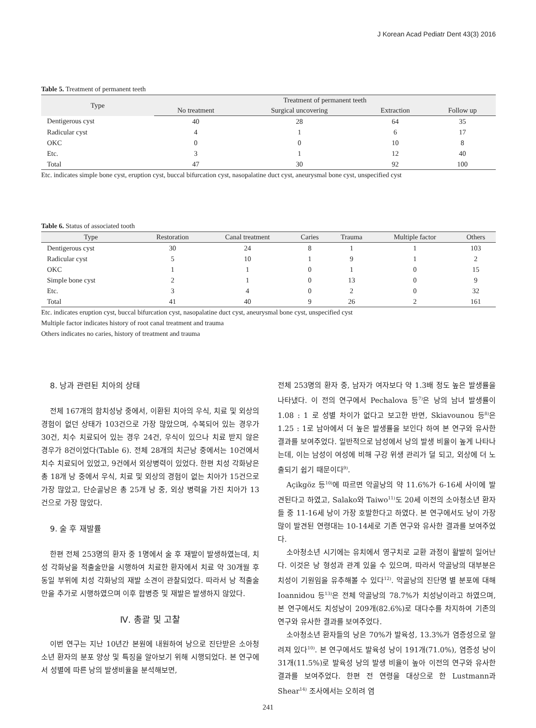J Korean Acad Pediatr Dent 43(3) 2016
Table 5. Treatment of permanent teeth
| Type | Treatment of permanent teeth | | | |
| --- | --- | --- | --- | --- |
| | No treatment | Surgical uncovering | Extraction | Follow up |
| Dentigerous cyst | 40 | 28 | 64 | 35 |
| Radicular cyst | 4 | 1 | 6 | 17 |
| OKC | 0 | 0 | 10 | 8 |
| Etc. | 3 | 1 | 12 | 40 |
| Total | 47 | 30 | 92 | 100 |
Etc. indicates simple bone cyst, eruption cyst, buccal bifurcation cyst, nasopalatine duct cyst, aneurysmal bone cyst, unspecified cyst
Table 6. Status of associated tooth
| Type | Restoration | Canal treatment | Caries | Trauma | Multiple factor | Others |
| --- | --- | --- | --- | --- | --- | --- |
| Dentigerous cyst | 30 | 24 | 8 | 1 | 1 | 103 |
| Radicular cyst | 5 | 10 | 1 | 9 | 1 | 2 |
| OKC | 1 | 1 | 0 | 1 | 0 | 15 |
| Simple bone cyst | 2 | 1 | 0 | 13 | 0 | 9 |
| Etc. | 3 | 4 | 0 | 2 | 0 | 32 |
| Total | 41 | 40 | 9 | 26 | 2 | 161 |
Etc. indicates eruption cyst, buccal bifurcation cyst, nasopalatine duct cyst, aneurysmal bone cyst, unspecified cyst
Multiple factor indicates history of root canal treatment and trauma
Others indicates no caries, history of treatment and trauma
8. 낭과 관련된 치아의 상태
전체 167개의 함치성낭 중에서, 이환된 치아의 우식, 치료 및 외상의 경험이 없던 상태가 103건으로 가장 많았으며, 수복되어 있는 경우가 30건, 치수 치료되어 있는 경우 24건, 우식이 있으나 치료 받지 않은 경우가 8건이었다(Table 6). 전체 28개의 치근낭 중에서는 10건에서 치수 치료되어 있었고, 9건에서 외상병력이 있었다. 한편 치성 각화낭은 총 18개 낭 중에서 우식, 치료 및 외상의 경험이 없는 치아가 15건으로 가장 많았고, 단순골낭은 총 25개 낭 중, 외상 병력을 가진 치아가 13건으로 가장 많았다.
9. 술 후 재발률
한편 전체 253명의 환자 중 1명에서 술 후 재발이 발생하였는데, 치성 각화낭을 적출술만을 시행하여 치료한 환자에서 치료 약 30개월 후 동일 부위에 치성 각화낭의 재발 소견이 관찰되었다. 따라서 낭 적출술만을 추가로 시행하였으며 이후 합병증 및 재발은 발생하지 않았다.
Ⅳ. 총괄 및 고찰
이번 연구는 지난 10년간 본원에 내원하여 낭으로 진단받은 소아청소년 환자의 분포 양상 및 특징을 알아보기 위해 시행되었다. 본 연구에서 성별에 따른 낭의 발생비율을 분석해보면,
전체 253명의 환자 중, 남자가 여자보다 약 1.3배 정도 높은 발생률을 나타냈다. 이 전의 연구에서 Pechalova 등<sup>7)</sup>은 낭의 남녀 발생률이 1.08 : 1 로 성별 차이가 없다고 보고한 반면, Skiavounou 등<sup>8)</sup>은 1.25 : 1로 남아에서 더 높은 발생률을 보인다 하여 본 연구와 유사한 결과를 보여주었다. 일반적으로 남성에서 낭의 발생 비율이 높게 나타나는데, 이는 남성이 여성에 비해 구강 위생 관리가 덜 되고, 외상에 더 노출되기 쉽기 때문이다<sup>9)</sup>.
Açikgöz 등<sup>10)</sup>에 따르면 악골낭의 약 11.6%가 6-16세 사이에 발견된다고 하였고, Salako와 Taiwo<sup>11)</sup>도 20세 이전의 소아청소년 환자들 중 11-16세 낭이 가장 호발한다고 하였다. 본 연구에서도 낭이 가장 많이 발견된 연령대는 10-14세로 기존 연구와 유사한 결과를 보여주었다.
소아청소년 시기에는 유치에서 영구치로 교환 과정이 활발히 일어난다. 이것은 낭 형성과 관계 있을 수 있으며, 따라서 악골낭의 대부분은 치성이 기원임을 유추해볼 수 있다<sup>12)</sup>. 악골낭의 진단명 별 분포에 대해 Ioannidou 등<sup>13)</sup>은 전체 악골낭의 78.7%가 치성낭이라고 하였으며, 본 연구에서도 치성낭이 209개(82.6%)로 대다수를 차지하여 기존의 연구와 유사한 결과를 보여주었다.
소아청소년 환자들의 낭은 70%가 발육성, 13.3%가 염증성으로 알려져 있다<sup>10)</sup>. 본 연구에서도 발육성 낭이 191개(71.0%), 염증성 낭이 31개(11.5%)로 발육성 낭의 발생 비율이 높아 이전의 연구와 유사한 결과를 보여주었다. 한편 전 연령을 대상으로 한 Lustmann과 Shear<sup>14)</sup> 조사에서는 오히려 염
241